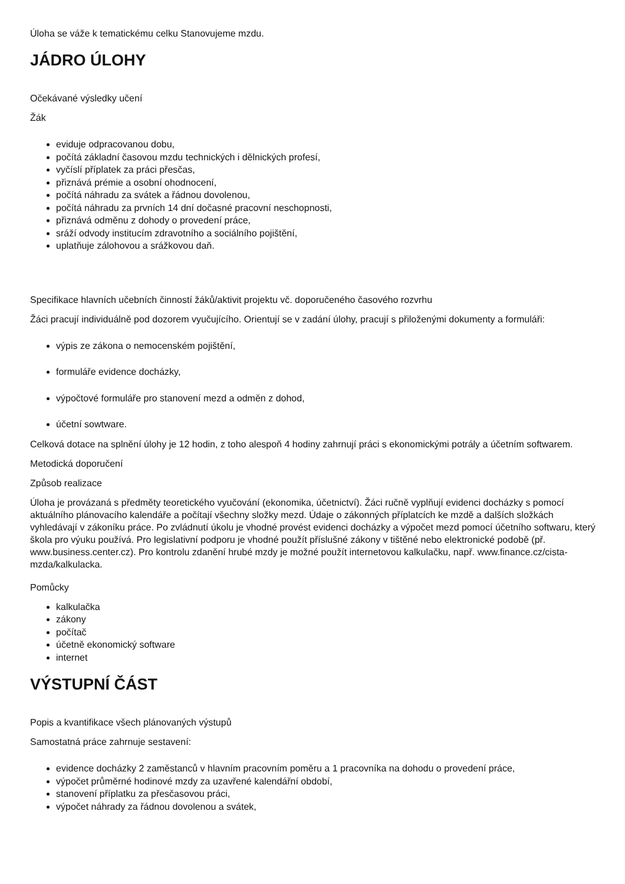Úloha se váže k tematickému celku Stanovujeme mzdu.
JÁDRO ÚLOHY
Očekávané výsledky učení
Žák
eviduje odpracovanou dobu,
počítá základní časovou mzdu technických i dělnických profesí,
vyčíslí příplatek za práci přesčas,
přiznává prémie a osobní ohodnocení,
počítá náhradu za svátek a řádnou dovolenou,
počítá náhradu za prvních 14 dní dočasné pracovní neschopnosti,
přiznává odměnu z dohody o provedení práce,
sráží odvody institucím zdravotního a sociálního pojištění,
uplatňuje zálohovou a srážkovou daň.
Specifikace hlavních učebních činností žáků/aktivit projektu vč. doporučeného časového rozvrhu
Žáci pracují individuálně pod dozorem vyučujícího. Orientují se v zadání úlohy, pracují s přiloženými dokumenty a formuláři:
výpis ze zákona o nemocenském pojištění,
formuláře evidence docházky,
výpočtové formuláře pro stanovení mezd a odměn z dohod,
účetní sowtware.
Celková dotace na splnění úlohy je 12 hodin, z toho alespoň 4 hodiny zahrnují práci s ekonomickými potrály a účetním softwarem.
Metodická doporučení
Způsob realizace
Úloha je provázaná s předměty teoretického vyučování (ekonomika, účetnictví). Žáci ručně vyplňují evidenci docházky s pomocí aktuálního plánovacího kalendáře a počítají všechny složky mezd. Údaje o zákonných příplatcích ke mzdě a dalších složkách vyhledávají v zákoníku práce. Po zvládnutí úkolu je vhodné provést evidenci docházky a výpočet mezd pomocí účetního softwaru, který škola pro výuku používá. Pro legislativní podporu je vhodné použít příslušné zákony v tištěné nebo elektronické podobě (př. www.business.center.cz). Pro kontrolu zdanění hrubé mzdy je možné použít internetovou kalkulačku, např. www.finance.cz/cista-mzda/kalkulacka.
Pomůcky
kalkulačka
zákony
počítač
účetně ekonomický software
internet
VÝSTUPNÍ ČÁST
Popis a kvantifikace všech plánovaných výstupů
Samostatná práce zahrnuje sestavení:
evidence docházky 2 zaměstanců v hlavním pracovním poměru a 1 pracovníka na dohodu o provedení práce,
výpočet průměrné hodinové mzdy za uzavřené kalendářní období,
stanovení příplatku za přesčasovou práci,
výpočet náhrady za řádnou dovolenou a svátek,